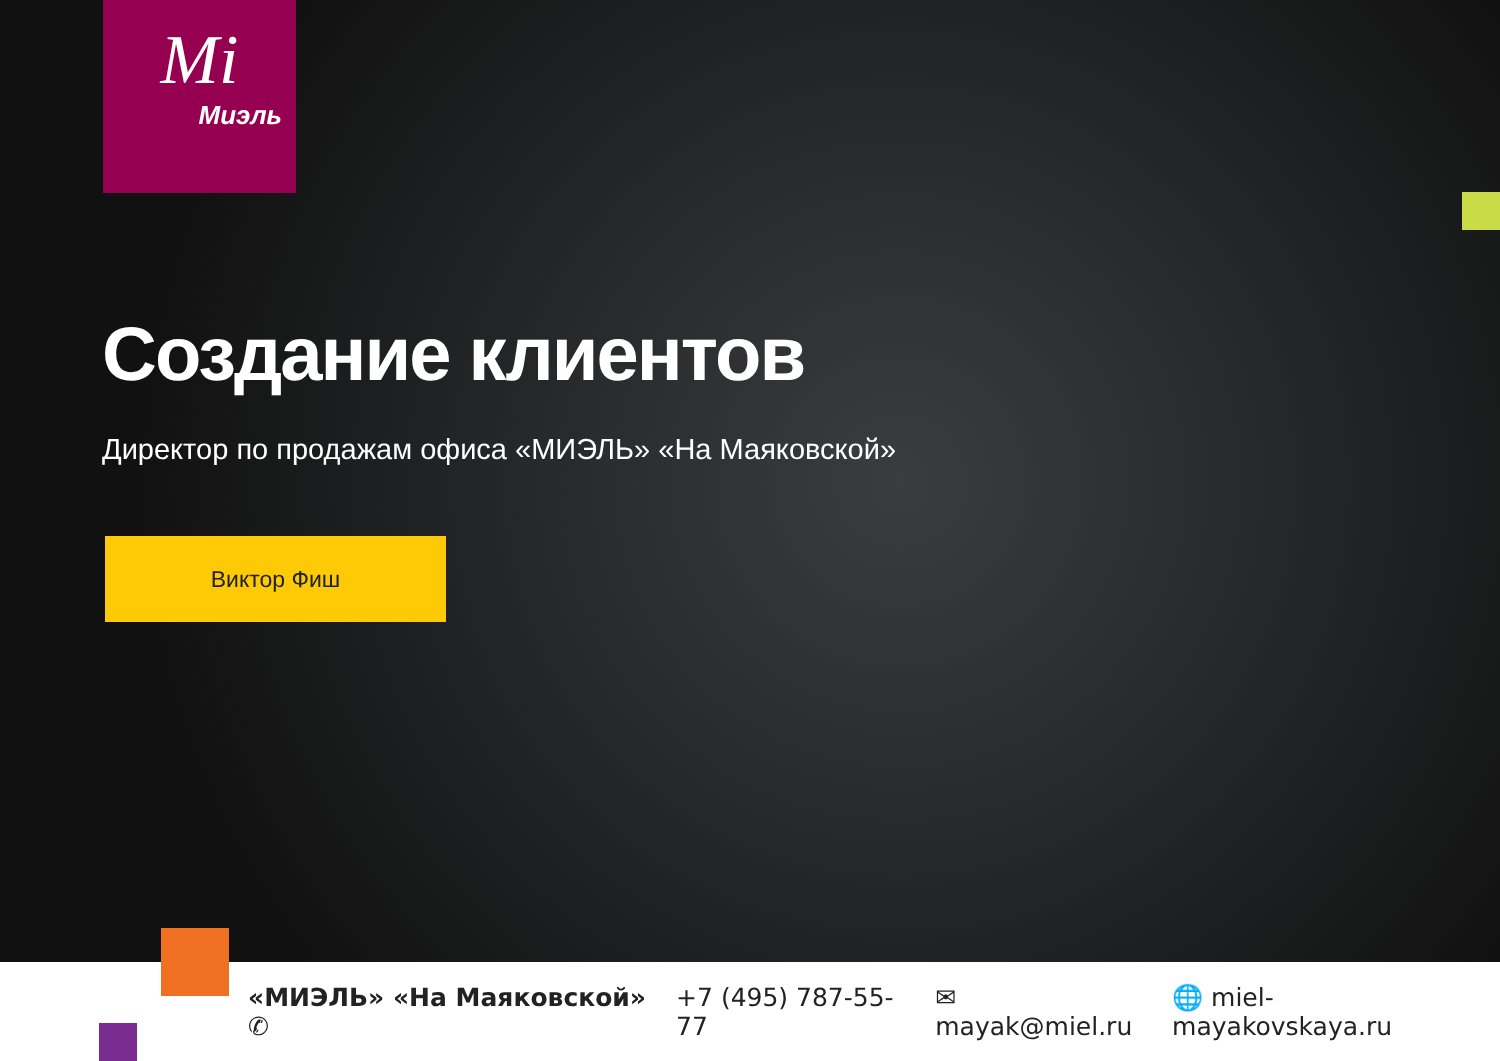Mi
Миэль
Создание клиентов
Директор по продажам офиса «МИЭЛЬ» «На Маяковской»
Виктор Фиш
«МИЭЛЬ» «На Маяковской» ✆ +7 (495) 787-55-77 ✉ mayak@miel.ru 🌐 miel-mayakovskaya.ru